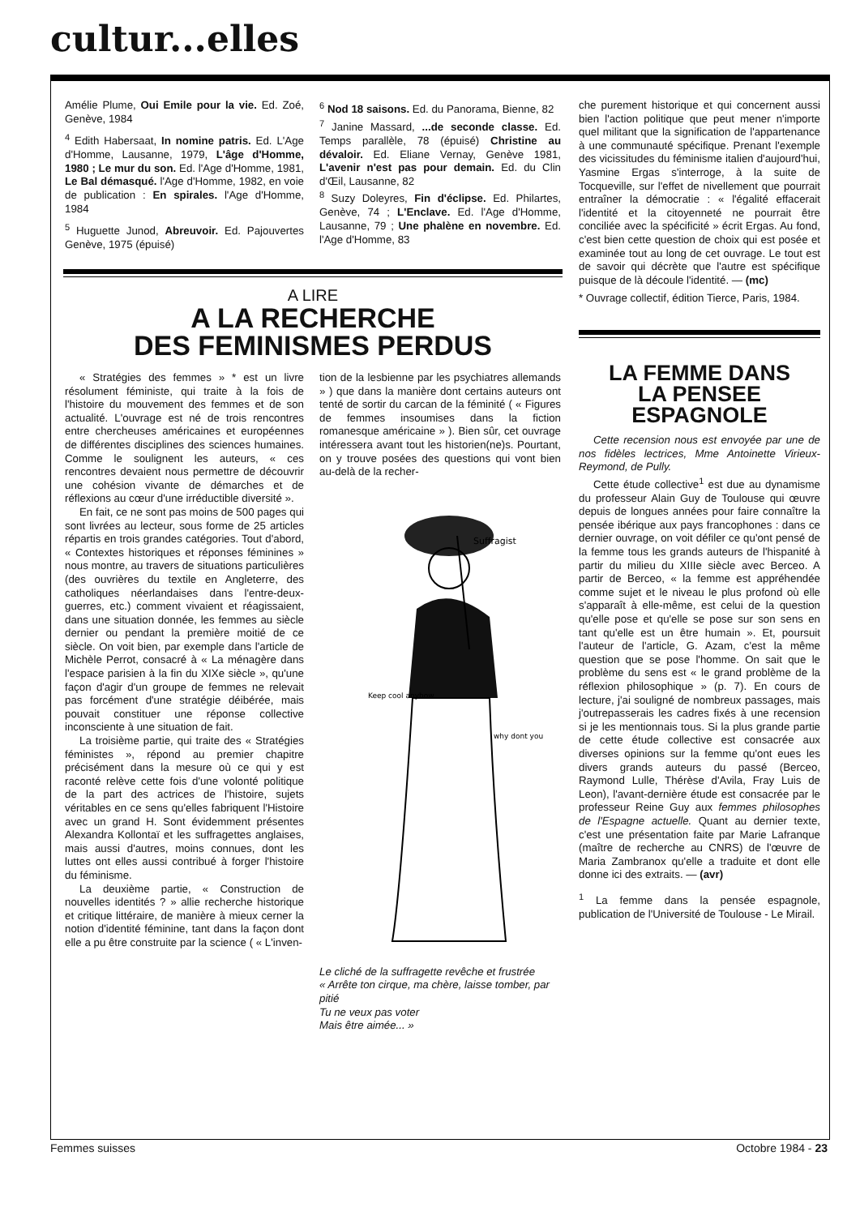cultur...elles
Amélie Plume, Oui Emile pour la vie. Ed. Zoé, Genève, 1984
<sup>4</sup> Edith Habersaat, In nomine patris. Ed. L'Age d'Homme, Lausanne, 1979, L'âge d'Homme, 1980 ; Le mur du son. Ed. l'Age d'Homme, 1981, Le Bal démasqué. l'Age d'Homme, 1982, en voie de publication : En spirales. l'Age d'Homme, 1984
<sup>5</sup> Huguette Junod, Abreuvoir. Ed. Pajouvertes Genève, 1975 (épuisé)
<sup>6</sup> Nod 18 saisons. Ed. du Panorama, Bienne, 82
<sup>7</sup> Janine Massard, ...de seconde classe. Ed. Temps parallèle, 78 (épuisé) Christine au dévaloir. Ed. Eliane Vernay, Genève 1981, L'avenir n'est pas pour demain. Ed. du Clin d'Œil, Lausanne, 82
<sup>8</sup> Suzy Doleyres, Fin d'éclipse. Ed. Philartes, Genève, 74 ; L'Enclave. Ed. l'Age d'Homme, Lausanne, 79 ; Une phalène en novembre. Ed. l'Age d'Homme, 83
A LIRE
A LA RECHERCHE
DES FEMINISMES PERDUS
« Stratégies des femmes » * est un livre résolument féministe, qui traite à la fois de l'histoire du mouvement des femmes et de son actualité. L'ouvrage est né de trois rencontres entre chercheuses américaines et européennes de différentes disciplines des sciences humaines. Comme le soulignent les auteurs, « ces rencontres devaient nous permettre de découvrir une cohésion vivante de démarches et de réflexions au cœur d'une irréductible diversité ».
En fait, ce ne sont pas moins de 500 pages qui sont livrées au lecteur, sous forme de 25 articles répartis en trois grandes catégories. Tout d'abord, « Contextes historiques et réponses féminines » nous montre, au travers de situations particulières (des ouvrières du textile en Angleterre, des catholiques néerlandaises dans l'entre-deux-guerres, etc.) comment vivaient et réagissaient, dans une situation donnée, les femmes au siècle dernier ou pendant la première moitié de ce siècle. On voit bien, par exemple dans l'article de Michèle Perrot, consacré à « La ménagère dans l'espace parisien à la fin du XIXe siècle », qu'une façon d'agir d'un groupe de femmes ne relevait pas forcément d'une stratégie déibérée, mais pouvait constituer une réponse collective inconsciente à une situation de fait.
La troisième partie, qui traite des « Stratégies féministes », répond au premier chapitre précisément dans la mesure où ce qui y est raconté relève cette fois d'une volonté politique de la part des actrices de l'histoire, sujets véritables en ce sens qu'elles fabriquent l'Histoire avec un grand H. Sont évidemment présentes Alexandra Kollontaï et les suffragettes anglaises, mais aussi d'autres, moins connues, dont les luttes ont elles aussi contribué à forger l'histoire du féminisme.
La deuxième partie, « Construction de nouvelles identités ? » allie recherche historique et critique littéraire, de manière à mieux cerner la notion d'identité féminine, tant dans la façon dont elle a pu être construite par la science ( « L'inven-
tion de la lesbienne par les psychiatres allemands » ) que dans la manière dont certains auteurs ont tenté de sortir du carcan de la féminité ( « Figures de femmes insoumises dans la fiction romanesque américaine » ). Bien sûr, cet ouvrage intéressera avant tout les historien(ne)s. Pourtant, on y trouve posées des questions qui vont bien au-delà de la recher-
Suffragist
Keep cool anyhow
why dont you
Le cliché de la suffragette revêche et frustrée
« Arrête ton cirque, ma chère, laisse tomber, par pitié
Tu ne veux pas voter
Mais être aimée... »
che purement historique et qui concernent aussi bien l'action politique que peut mener n'importe quel militant que la signification de l'appartenance à une communauté spécifique. Prenant l'exemple des vicissitudes du féminisme italien d'aujourd'hui, Yasmine Ergas s'interroge, à la suite de Tocqueville, sur l'effet de nivellement que pourrait entraîner la démocratie : « l'égalité effacerait l'identité et la citoyenneté ne pourrait être conciliée avec la spécificité » écrit Ergas. Au fond, c'est bien cette question de choix qui est posée et examinée tout au long de cet ouvrage. Le tout est de savoir qui décrète que l'autre est spécifique puisque de là découle l'identité. — (mc)
* Ouvrage collectif, édition Tierce, Paris, 1984.
LA FEMME DANS
LA PENSEE
ESPAGNOLE
Cette recension nous est envoyée par une de nos fidèles lectrices, Mme Antoinette Virieux-Reymond, de Pully.
Cette étude collective<sup>1</sup> est due au dynamisme du professeur Alain Guy de Toulouse qui œuvre depuis de longues années pour faire connaître la pensée ibérique aux pays francophones : dans ce dernier ouvrage, on voit défiler ce qu'ont pensé de la femme tous les grands auteurs de l'hispanité à partir du milieu du XIIIe siècle avec Berceo. A partir de Berceo, « la femme est appréhendée comme sujet et le niveau le plus profond où elle s'apparaît à elle-même, est celui de la question qu'elle pose et qu'elle se pose sur son sens en tant qu'elle est un être humain ». Et, poursuit l'auteur de l'article, G. Azam, c'est la même question que se pose l'homme. On sait que le problème du sens est « le grand problème de la réflexion philosophique » (p. 7). En cours de lecture, j'ai souligné de nombreux passages, mais j'outrepasserais les cadres fixés à une recension si je les mentionnais tous. Si la plus grande partie de cette étude collective est consacrée aux diverses opinions sur la femme qu'ont eues les divers grands auteurs du passé (Berceo, Raymond Lulle, Thérèse d'Avila, Fray Luis de Leon), l'avant-dernière étude est consacrée par le professeur Reine Guy aux femmes philosophes de l'Espagne actuelle. Quant au dernier texte, c'est une présentation faite par Marie Lafranque (maître de recherche au CNRS) de l'œuvre de Maria Zambranox qu'elle a traduite et dont elle donne ici des extraits. — (avr)
<sup>1</sup> La femme dans la pensée espagnole, publication de l'Université de Toulouse - Le Mirail.
Femmes suisses Octobre 1984 - 23